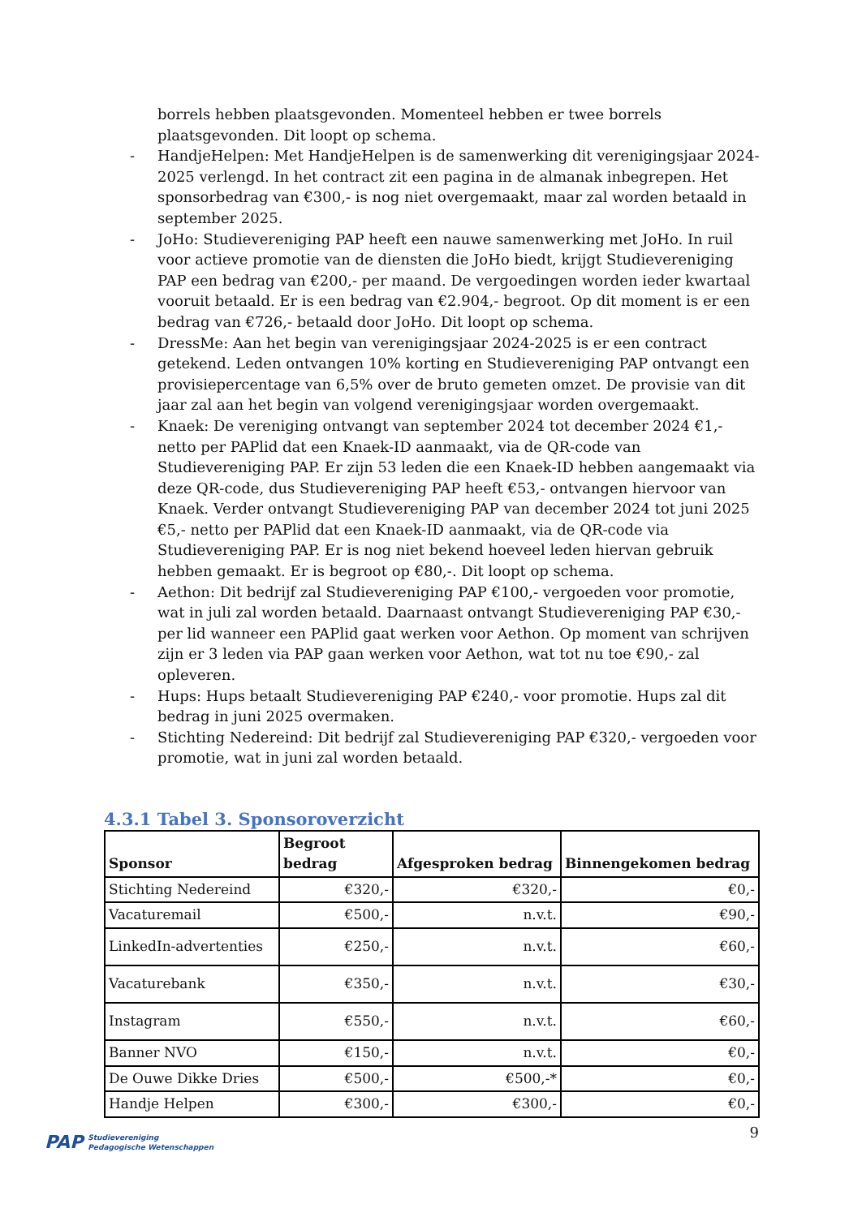borrels hebben plaatsgevonden. Momenteel hebben er twee borrels plaatsgevonden. Dit loopt op schema.
- HandjeHelpen: Met HandjeHelpen is de samenwerking dit verenigingsjaar 2024-2025 verlengd. In het contract zit een pagina in de almanak inbegrepen. Het sponsorbedrag van €300,- is nog niet overgemaakt, maar zal worden betaald in september 2025.
- JoHo: Studievereniging PAP heeft een nauwe samenwerking met JoHo. In ruil voor actieve promotie van de diensten die JoHo biedt, krijgt Studievereniging PAP een bedrag van €200,- per maand. De vergoedingen worden ieder kwartaal vooruit betaald. Er is een bedrag van €2.904,- begroot. Op dit moment is er een bedrag van €726,- betaald door JoHo. Dit loopt op schema.
- DressMe: Aan het begin van verenigingsjaar 2024-2025 is er een contract getekend. Leden ontvangen 10% korting en Studievereniging PAP ontvangt een provisiepercentage van 6,5% over de bruto gemeten omzet. De provisie van dit jaar zal aan het begin van volgend verenigingsjaar worden overgemaakt.
- Knaek: De vereniging ontvangt van september 2024 tot december 2024 €1,- netto per PAPlid dat een Knaek-ID aanmaakt, via de QR-code van Studievereniging PAP. Er zijn 53 leden die een Knaek-ID hebben aangemaakt via deze QR-code, dus Studievereniging PAP heeft €53,- ontvangen hiervoor van Knaek. Verder ontvangt Studievereniging PAP van december 2024 tot juni 2025 €5,- netto per PAPlid dat een Knaek-ID aanmaakt, via de QR-code via Studievereniging PAP. Er is nog niet bekend hoeveel leden hiervan gebruik hebben gemaakt. Er is begroot op €80,-. Dit loopt op schema.
- Aethon: Dit bedrijf zal Studievereniging PAP €100,- vergoeden voor promotie, wat in juli zal worden betaald. Daarnaast ontvangt Studievereniging PAP €30,- per lid wanneer een PAPlid gaat werken voor Aethon. Op moment van schrijven zijn er 3 leden via PAP gaan werken voor Aethon, wat tot nu toe €90,- zal opleveren.
- Hups: Hups betaalt Studievereniging PAP €240,- voor promotie. Hups zal dit bedrag in juni 2025 overmaken.
- Stichting Nedereind: Dit bedrijf zal Studievereniging PAP €320,- vergoeden voor promotie, wat in juni zal worden betaald.
4.3.1 Tabel 3. Sponsoroverzicht
| Sponsor | Begroot bedrag | Afgesproken bedrag | Binnengekomen bedrag |
| --- | --- | --- | --- |
| Stichting Nedereind | €320,- | €320,- | €0,- |
| Vacaturemail | €500,- | n.v.t. | €90,- |
| LinkedIn-advertenties | €250,- | n.v.t. | €60,- |
| Vacaturebank | €350,- | n.v.t. | €30,- |
| Instagram | €550,- | n.v.t. | €60,- |
| Banner NVO | €150,- | n.v.t. | €0,- |
| De Ouwe Dikke Dries | €500,- | €500,-* | €0,- |
| Handje Helpen | €300,- | €300,- | €0,- |
PAP Studievereniging
Pedagogische Wetenschappen
9